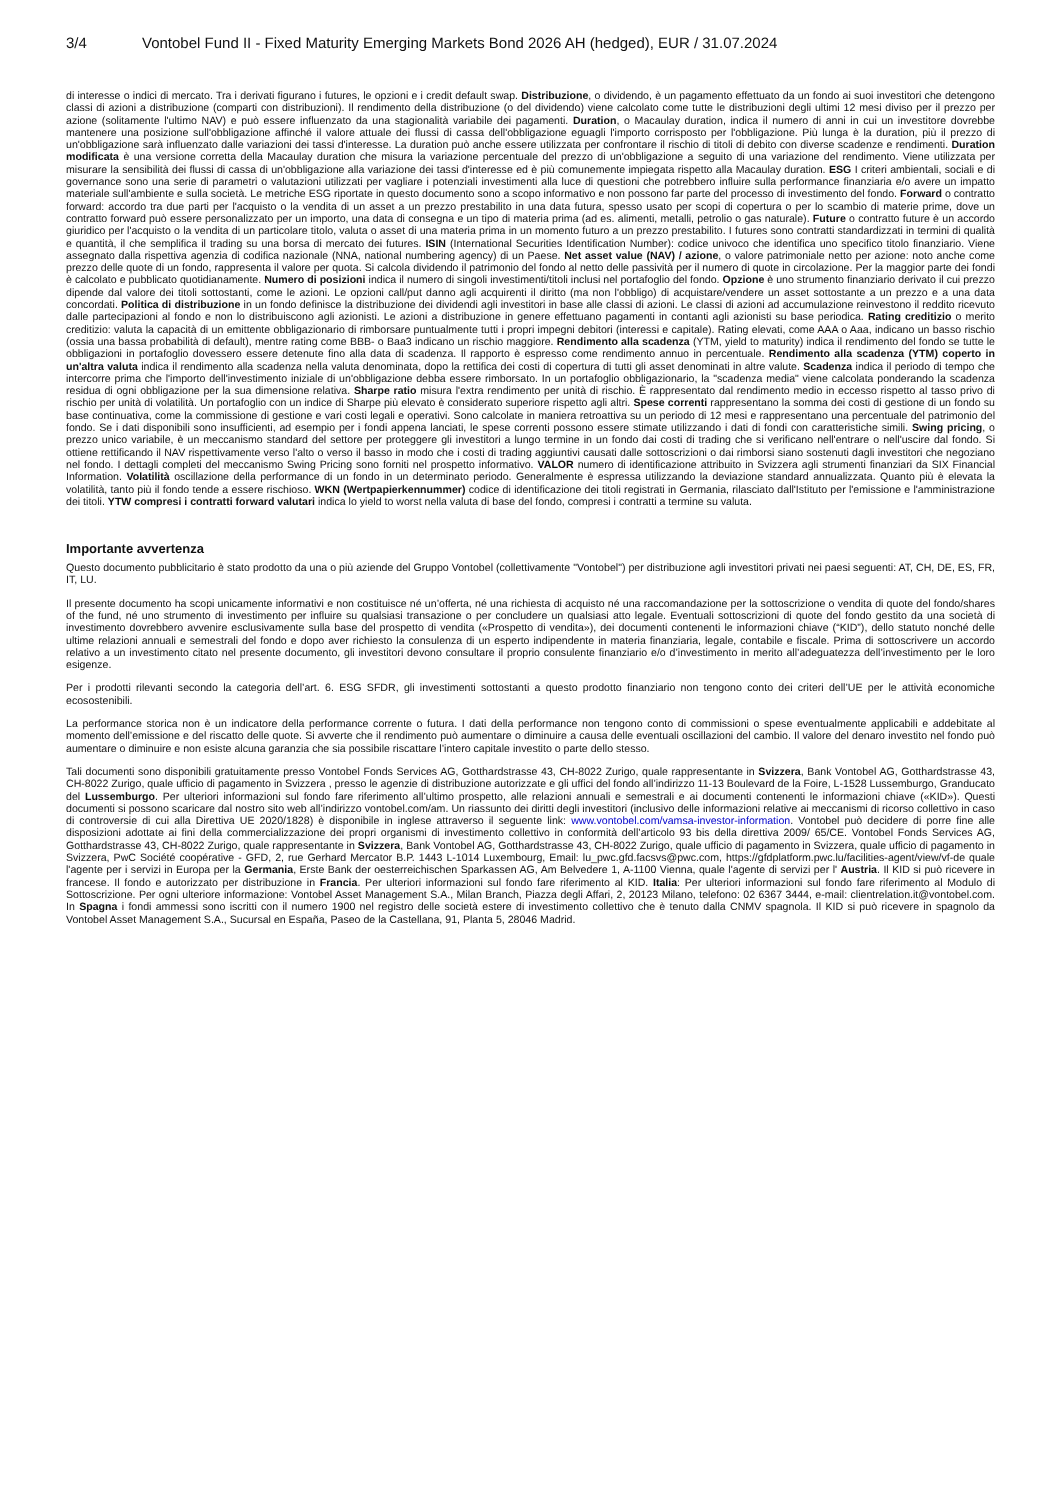3/4 Vontobel Fund II - Fixed Maturity Emerging Markets Bond 2026 AH (hedged), EUR / 31.07.2024
di interesse o indici di mercato. Tra i derivati figurano i futures, le opzioni e i credit default swap. Distribuzione, o dividendo, è un pagamento effettuato da un fondo ai suoi investitori che detengono classi di azioni a distribuzione (comparti con distribuzioni). Il rendimento della distribuzione (o del dividendo) viene calcolato come tutte le distribuzioni degli ultimi 12 mesi diviso per il prezzo per azione (solitamente l'ultimo NAV) e può essere influenzato da una stagionalità variabile dei pagamenti. Duration, o Macaulay duration, indica il numero di anni in cui un investitore dovrebbe mantenere una posizione sull'obbligazione affinché il valore attuale dei flussi di cassa dell'obbligazione eguagli l'importo corrisposto per l'obbligazione. Più lunga è la duration, più il prezzo di un'obbligazione sarà influenzato dalle variazioni dei tassi d'interesse. La duration può anche essere utilizzata per confrontare il rischio di titoli di debito con diverse scadenze e rendimenti. Duration modificata è una versione corretta della Macaulay duration che misura la variazione percentuale del prezzo di un'obbligazione a seguito di una variazione del rendimento. Viene utilizzata per misurare la sensibilità dei flussi di cassa di un'obbligazione alla variazione dei tassi d'interesse ed è più comunemente impiegata rispetto alla Macaulay duration. ESG I criteri ambientali, sociali e di governance sono una serie di parametri o valutazioni utilizzati per vagliare i potenziali investimenti alla luce di questioni che potrebbero influire sulla performance finanziaria e/o avere un impatto materiale sull'ambiente e sulla società. Le metriche ESG riportate in questo documento sono a scopo informativo e non possono far parte del processo di investimento del fondo. Forward o contratto forward: accordo tra due parti per l'acquisto o la vendita di un asset a un prezzo prestabilito in una data futura, spesso usato per scopi di copertura o per lo scambio di materie prime, dove un contratto forward può essere personalizzato per un importo, una data di consegna e un tipo di materia prima (ad es. alimenti, metalli, petrolio o gas naturale). Future o contratto future è un accordo giuridico per l'acquisto o la vendita di un particolare titolo, valuta o asset di una materia prima in un momento futuro a un prezzo prestabilito. I futures sono contratti standardizzati in termini di qualità e quantità, il che semplifica il trading su una borsa di mercato dei futures. ISIN (International Securities Identification Number): codice univoco che identifica uno specifico titolo finanziario. Viene assegnato dalla rispettiva agenzia di codifica nazionale (NNA, national numbering agency) di un Paese. Net asset value (NAV) / azione, o valore patrimoniale netto per azione: noto anche come prezzo delle quote di un fondo, rappresenta il valore per quota. Si calcola dividendo il patrimonio del fondo al netto delle passività per il numero di quote in circolazione. Per la maggior parte dei fondi è calcolato e pubblicato quotidianamente. Numero di posizioni indica il numero di singoli investimenti/titoli inclusi nel portafoglio del fondo. Opzione è uno strumento finanziario derivato il cui prezzo dipende dal valore dei titoli sottostanti, come le azioni. Le opzioni call/put danno agli acquirenti il diritto (ma non l'obbligo) di acquistare/vendere un asset sottostante a un prezzo e a una data concordati. Politica di distribuzione in un fondo definisce la distribuzione dei dividendi agli investitori in base alle classi di azioni. Le classi di azioni ad accumulazione reinvestono il reddito ricevuto dalle partecipazioni al fondo e non lo distribuiscono agli azionisti. Le azioni a distribuzione in genere effettuano pagamenti in contanti agli azionisti su base periodica. Rating creditizio o merito creditizio: valuta la capacità di un emittente obbligazionario di rimborsare puntualmente tutti i propri impegni debitori (interessi e capitale). Rating elevati, come AAA o Aaa, indicano un basso rischio (ossia una bassa probabilità di default), mentre rating come BBB- o Baa3 indicano un rischio maggiore. Rendimento alla scadenza (YTM, yield to maturity) indica il rendimento del fondo se tutte le obbligazioni in portafoglio dovessero essere detenute fino alla data di scadenza. Il rapporto è espresso come rendimento annuo in percentuale. Rendimento alla scadenza (YTM) coperto in un'altra valuta indica il rendimento alla scadenza nella valuta denominata, dopo la rettifica dei costi di copertura di tutti gli asset denominati in altre valute. Scadenza indica il periodo di tempo che intercorre prima che l'importo dell'investimento iniziale di un'obbligazione debba essere rimborsato. In un portafoglio obbligazionario, la "scadenza media" viene calcolata ponderando la scadenza residua di ogni obbligazione per la sua dimensione relativa. Sharpe ratio misura l'extra rendimento per unità di rischio. È rappresentato dal rendimento medio in eccesso rispetto al tasso privo di rischio per unità di volatilità. Un portafoglio con un indice di Sharpe più elevato è considerato superiore rispetto agli altri. Spese correnti rappresentano la somma dei costi di gestione di un fondo su base continuativa, come la commissione di gestione e vari costi legali e operativi. Sono calcolate in maniera retroattiva su un periodo di 12 mesi e rappresentano una percentuale del patrimonio del fondo. Se i dati disponibili sono insufficienti, ad esempio per i fondi appena lanciati, le spese correnti possono essere stimate utilizzando i dati di fondi con caratteristiche simili. Swing pricing, o prezzo unico variabile, è un meccanismo standard del settore per proteggere gli investitori a lungo termine in un fondo dai costi di trading che si verificano nell'entrare o nell'uscire dal fondo. Si ottiene rettificando il NAV rispettivamente verso l'alto o verso il basso in modo che i costi di trading aggiuntivi causati dalle sottoscrizioni o dai rimborsi siano sostenuti dagli investitori che negoziano nel fondo. I dettagli completi del meccanismo Swing Pricing sono forniti nel prospetto informativo. VALOR numero di identificazione attribuito in Svizzera agli strumenti finanziari da SIX Financial Information. Volatilità oscillazione della performance di un fondo in un determinato periodo. Generalmente è espressa utilizzando la deviazione standard annualizzata. Quanto più è elevata la volatilità, tanto più il fondo tende a essere rischioso. WKN (Wertpapierkennummer) codice di identificazione dei titoli registrati in Germania, rilasciato dall'Istituto per l'emissione e l'amministrazione dei titoli. YTW compresi i contratti forward valutari indica lo yield to worst nella valuta di base del fondo, compresi i contratti a termine su valuta.
Importante avvertenza
Questo documento pubblicitario è stato prodotto da una o più aziende del Gruppo Vontobel (collettivamente "Vontobel") per distribuzione agli investitori privati nei paesi seguenti: AT, CH, DE, ES, FR, IT, LU.
Il presente documento ha scopi unicamente informativi e non costituisce né un’offerta, né una richiesta di acquisto né una raccomandazione per la sottoscrizione o vendita di quote del fondo/shares of the fund, né uno strumento di investimento per influire su qualsiasi transazione o per concludere un qualsiasi atto legale. Eventuali sottoscrizioni di quote del fondo gestito da una società di investimento dovrebbero avvenire esclusivamente sulla base del prospetto di vendita («Prospetto di vendita»), dei documenti contenenti le informazioni chiave (“KID”), dello statuto nonché delle ultime relazioni annuali e semestrali del fondo e dopo aver richiesto la consulenza di un esperto indipendente in materia finanziaria, legale, contabile e fiscale. Prima di sottoscrivere un accordo relativo a un investimento citato nel presente documento, gli investitori devono consultare il proprio consulente finanziario e/o d’investimento in merito all’adeguatezza dell’investimento per le loro esigenze.
Per i prodotti rilevanti secondo la categoria dell’art. 6. ESG SFDR, gli investimenti sottostanti a questo prodotto finanziario non tengono conto dei criteri dell’UE per le attività economiche ecosostenibili.
La performance storica non è un indicatore della performance corrente o futura. I dati della performance non tengono conto di commissioni o spese eventualmente applicabili e addebitate al momento dell’emissione e del riscatto delle quote. Si avverte che il rendimento può aumentare o diminuire a causa delle eventuali oscillazioni del cambio. Il valore del denaro investito nel fondo può aumentare o diminuire e non esiste alcuna garanzia che sia possibile riscattare l’intero capitale investito o parte dello stesso.
Tali documenti sono disponibili gratuitamente presso Vontobel Fonds Services AG, Gotthardstrasse 43, CH-8022 Zurigo, quale rappresentante in Svizzera, Bank Vontobel AG, Gotthardstrasse 43, CH-8022 Zurigo, quale ufficio di pagamento in Svizzera , presso le agenzie di distribuzione autorizzate e gli uffici del fondo all’indirizzo 11-13 Boulevard de la Foire, L-1528 Lussemburgo, Granducato del Lussemburgo. Per ulteriori informazioni sul fondo fare riferimento all’ultimo prospetto, alle relazioni annuali e semestrali e ai documenti contenenti le informazioni chiave («KID»). Questi documenti si possono scaricare dal nostro sito web all’indirizzo vontobel.com/am. Un riassunto dei diritti degli investitori (inclusivo delle informazioni relative ai meccanismi di ricorso collettivo in caso di controversie di cui alla Direttiva UE 2020/1828) è disponibile in inglese attraverso il seguente link: www.vontobel.com/vamsa-investor-information. Vontobel può decidere di porre fine alle disposizioni adottate ai fini della commercializzazione dei propri organismi di investimento collettivo in conformità dell’articolo 93 bis della direttiva 2009/ 65/CE. Vontobel Fonds Services AG, Gotthardstrasse 43, CH-8022 Zurigo, quale rappresentante in Svizzera, Bank Vontobel AG, Gotthardstrasse 43, CH-8022 Zurigo, quale ufficio di pagamento in Svizzera, quale ufficio di pagamento in Svizzera, PwC Société coopérative - GFD, 2, rue Gerhard Mercator B.P. 1443 L-1014 Luxembourg, Email: lu_pwc.gfd.facsvs@pwc.com, https://gfdplatform.pwc.lu/facilities-agent/view/vf-de quale l'agente per i servizi in Europa per la Germania, Erste Bank der oesterreichischen Sparkassen AG, Am Belvedere 1, A-1100 Vienna, quale l'agente di servizi per l' Austria. Il KID si può ricevere in francese. Il fondo e autorizzato per distribuzione in Francia. Per ulteriori informazioni sul fondo fare riferimento al KID. Italia: Per ulteriori informazioni sul fondo fare riferimento al Modulo di Sottoscrizione. Per ogni ulteriore informazione: Vontobel Asset Management S.A., Milan Branch, Piazza degli Affari, 2, 20123 Milano, telefono: 02 6367 3444, e-mail: clientrelation.it@vontobel.com. In Spagna i fondi ammessi sono iscritti con il numero 1900 nel registro delle società estere di investimento collettivo che è tenuto dalla CNMV spagnola. Il KID si può ricevere in spagnolo da Vontobel Asset Management S.A., Sucursal en España, Paseo de la Castellana, 91, Planta 5, 28046 Madrid.